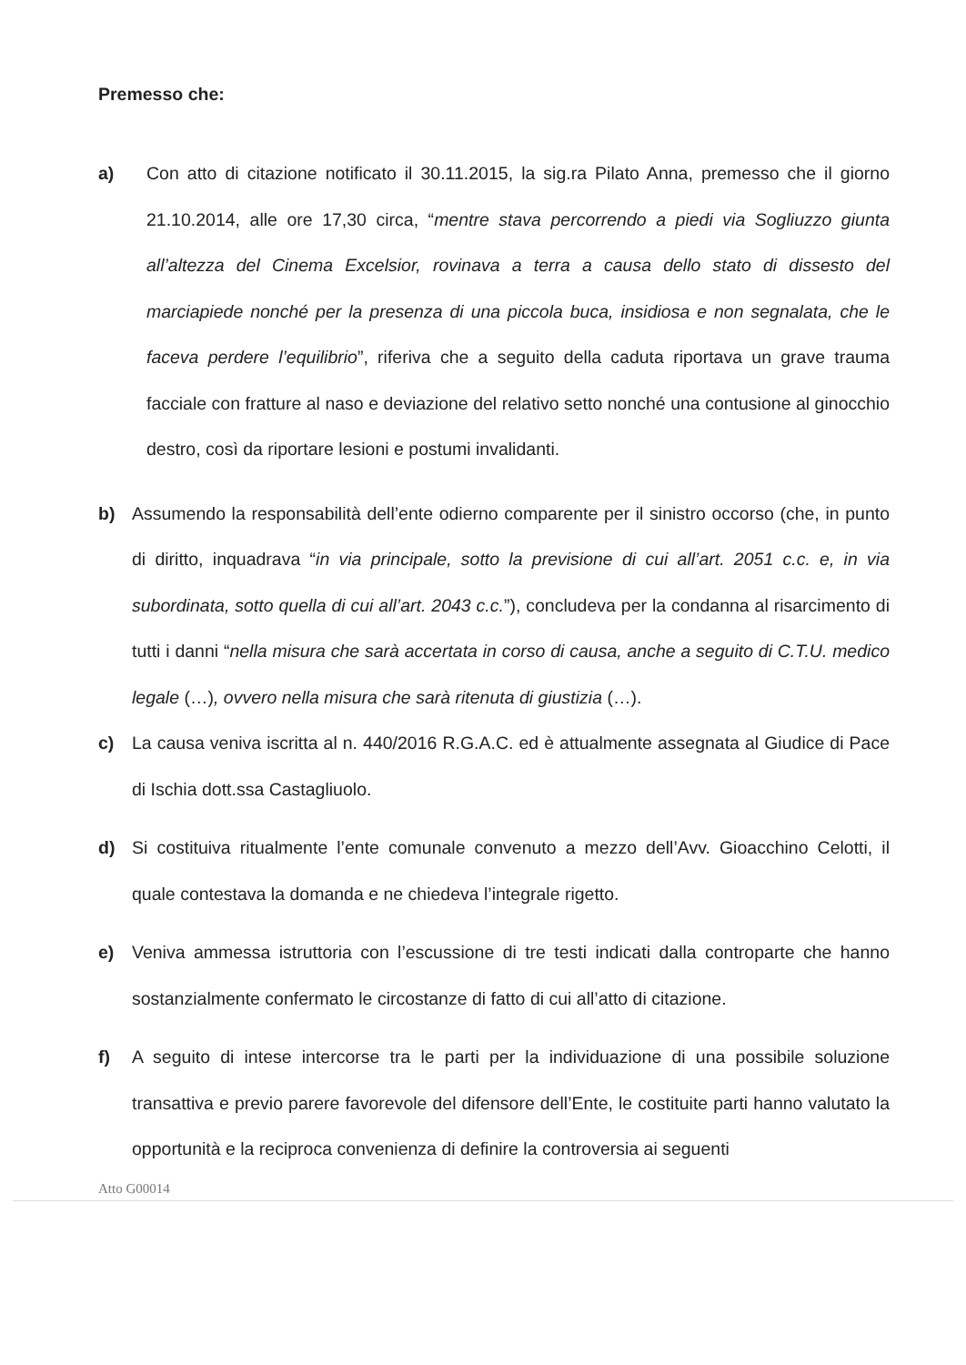Premesso che:
a) Con atto di citazione notificato il 30.11.2015, la sig.ra Pilato Anna, premesso che il giorno 21.10.2014, alle ore 17,30 circa, “mentre stava percorrendo a piedi via Sogliuzzo giunta all’altezza del Cinema Excelsior, rovinava a terra a causa dello stato di dissesto del marciapiede nonché per la presenza di una piccola buca, insidiosa e non segnalata, che le faceva perdere l’equilibrio”, riferiva che a seguito della caduta riportava un grave trauma facciale con fratture al naso e deviazione del relativo setto nonché una contusione al ginocchio destro, così da riportare lesioni e postumi invalidanti.
b) Assumendo la responsabilità dell’ente odierno comparente per il sinistro occorso (che, in punto di diritto, inquadrava “in via principale, sotto la previsione di cui all’art. 2051 c.c. e, in via subordinata, sotto quella di cui all’art. 2043 c.c.”), concludeva per la condanna al risarcimento di tutti i danni “nella misura che sarà accertata in corso di causa, anche a seguito di C.T.U. medico legale (…), ovvero nella misura che sarà ritenuta di giustizia (…).
c) La causa veniva iscritta al n. 440/2016 R.G.A.C. ed è attualmente assegnata al Giudice di Pace di Ischia dott.ssa Castagliuolo.
d) Si costituiva ritualmente l’ente comunale convenuto a mezzo dell’Avv. Gioacchino Celotti, il quale contestava la domanda e ne chiedeva l’integrale rigetto.
e) Veniva ammessa istruttoria con l’escussione di tre testi indicati dalla controparte che hanno sostanzialmente confermato le circostanze di fatto di cui all’atto di citazione.
f) A seguito di intese intercorse tra le parti per la individuazione di una possibile soluzione transattiva e previo parere favorevole del difensore dell’Ente, le costituite parti hanno valutato la opportunità e la reciproca convenienza di definire la controversia ai seguenti
Atto G00014